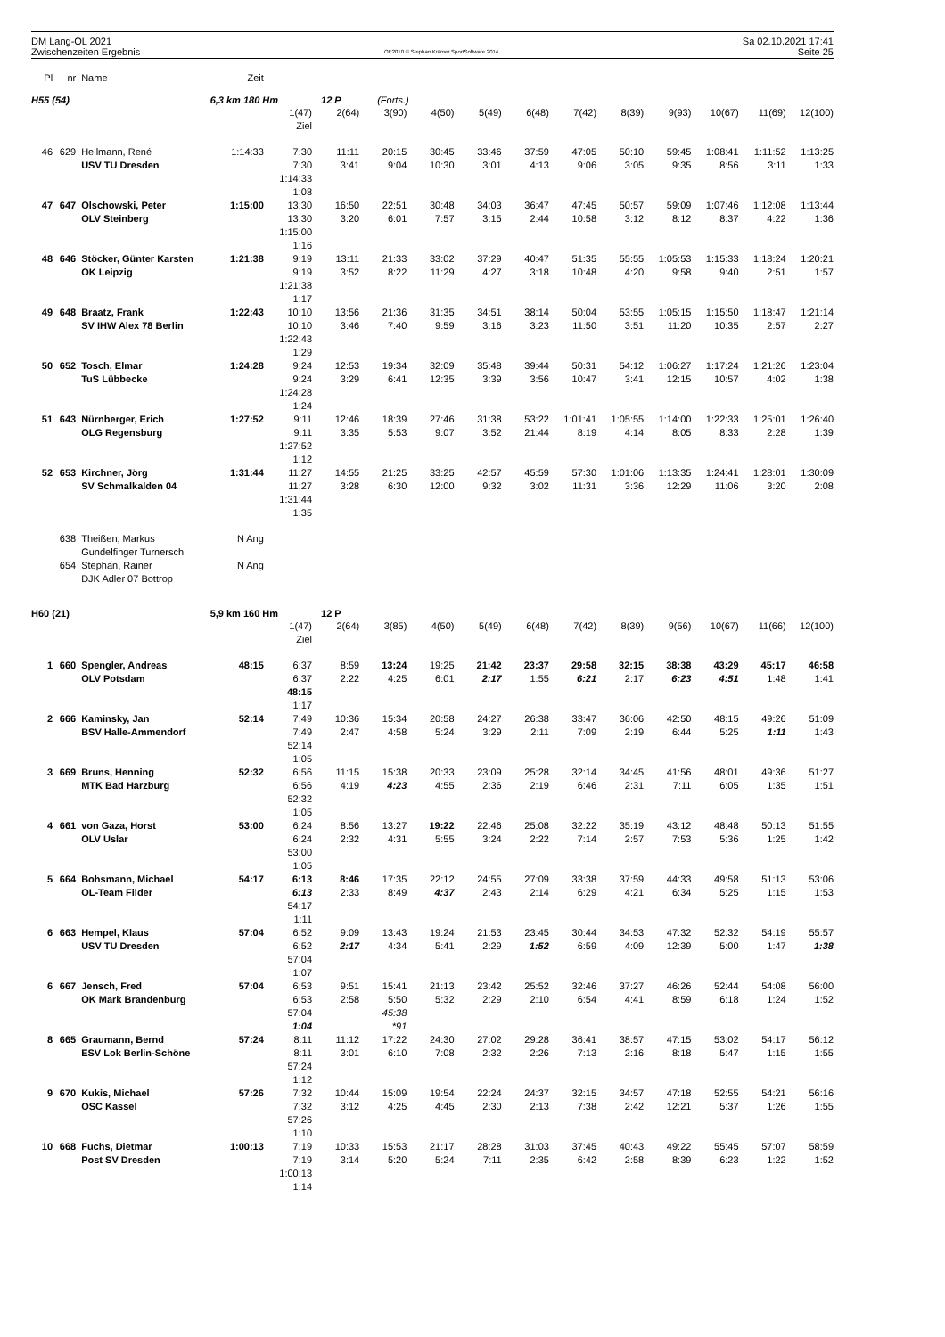DM Lang-OL 2021
Zwischenzeiten Ergebnis
OE2010 © Stephan Krämer SportSoftware 2014
Sa 02.10.2021 17:41
Seite 25
| Pl | nr | Name | Zeit | | | | | | | | | | | | |
| --- | --- | --- | --- | --- | --- | --- | --- | --- | --- | --- | --- | --- | --- | --- | --- |
| H55 (54) | | | 6,3 km 180 Hm | | 12 P | (Forts.) | | | | | | | | | |
| | | | | 1(47) | 2(64) | 3(90) | 4(50) | 5(49) | 6(48) | 7(42) | 8(39) | 9(93) | 10(67) | 11(69) | 12(100) |
| | | | | Ziel | | | | | | | | | | | |
| 46 | 629 | Hellmann, René | 1:14:33 | 7:30 | 11:11 | 20:15 | 30:45 | 33:46 | 37:59 | 47:05 | 50:10 | 59:45 | 1:08:41 | 1:11:52 | 1:13:25 |
| | | USV TU Dresden | | 7:30 | 3:41 | 9:04 | 10:30 | 3:01 | 4:13 | 9:06 | 3:05 | 9:35 | 8:56 | 3:11 | 1:33 |
| | | | | 1:14:33 | | | | | | | | | | | |
| | | | | 1:08 | | | | | | | | | | | |
| 47 | 647 | Olschowski, Peter | 1:15:00 | 13:30 | 16:50 | 22:51 | 30:48 | 34:03 | 36:47 | 47:45 | 50:57 | 59:09 | 1:07:46 | 1:12:08 | 1:13:44 |
| | | OLV Steinberg | | 13:30 | 3:20 | 6:01 | 7:57 | 3:15 | 2:44 | 10:58 | 3:12 | 8:12 | 8:37 | 4:22 | 1:36 |
| | | | | 1:15:00 | | | | | | | | | | | |
| | | | | 1:16 | | | | | | | | | | | |
| 48 | 646 | Stöcker, Günter Karsten | 1:21:38 | 9:19 | 13:11 | 21:33 | 33:02 | 37:29 | 40:47 | 51:35 | 55:55 | 1:05:53 | 1:15:33 | 1:18:24 | 1:20:21 |
| | | OK Leipzig | | 9:19 | 3:52 | 8:22 | 11:29 | 4:27 | 3:18 | 10:48 | 4:20 | 9:58 | 9:40 | 2:51 | 1:57 |
| | | | | 1:21:38 | | | | | | | | | | | |
| | | | | 1:17 | | | | | | | | | | | |
| 49 | 648 | Braatz, Frank | 1:22:43 | 10:10 | 13:56 | 21:36 | 31:35 | 34:51 | 38:14 | 50:04 | 53:55 | 1:05:15 | 1:15:50 | 1:18:47 | 1:21:14 |
| | | SV IHW Alex 78 Berlin | | 10:10 | 3:46 | 7:40 | 9:59 | 3:16 | 3:23 | 11:50 | 3:51 | 11:20 | 10:35 | 2:57 | 2:27 |
| | | | | 1:22:43 | | | | | | | | | | | |
| | | | | 1:29 | | | | | | | | | | | |
| 50 | 652 | Tosch, Elmar | 1:24:28 | 9:24 | 12:53 | 19:34 | 32:09 | 35:48 | 39:44 | 50:31 | 54:12 | 1:06:27 | 1:17:24 | 1:21:26 | 1:23:04 |
| | | TuS Lübbecke | | 9:24 | 3:29 | 6:41 | 12:35 | 3:39 | 3:56 | 10:47 | 3:41 | 12:15 | 10:57 | 4:02 | 1:38 |
| | | | | 1:24:28 | | | | | | | | | | | |
| | | | | 1:24 | | | | | | | | | | | |
| 51 | 643 | Nürnberger, Erich | 1:27:52 | 9:11 | 12:46 | 18:39 | 27:46 | 31:38 | 53:22 | 1:01:41 | 1:05:55 | 1:14:00 | 1:22:33 | 1:25:01 | 1:26:40 |
| | | OLG Regensburg | | 9:11 | 3:35 | 5:53 | 9:07 | 3:52 | 21:44 | 8:19 | 4:14 | 8:05 | 8:33 | 2:28 | 1:39 |
| | | | | 1:27:52 | | | | | | | | | | | |
| | | | | 1:12 | | | | | | | | | | | |
| 52 | 653 | Kirchner, Jörg | 1:31:44 | 11:27 | 14:55 | 21:25 | 33:25 | 42:57 | 45:59 | 57:30 | 1:01:06 | 1:13:35 | 1:24:41 | 1:28:01 | 1:30:09 |
| | | SV Schmalkalden 04 | | 11:27 | 3:28 | 6:30 | 12:00 | 9:32 | 3:02 | 11:31 | 3:36 | 12:29 | 11:06 | 3:20 | 2:08 |
| | | | | 1:31:44 | | | | | | | | | | | |
| | | | | 1:35 | | | | | | | | | | | |
| | 638 | Theißen, Markus | N Ang | | | | | | | | | | | | |
| | | Gundelfinger Turnersch | | | | | | | | | | | | | |
| | 654 | Stephan, Rainer | N Ang | | | | | | | | | | | | |
| | | DJK Adler 07 Bottrop | | | | | | | | | | | | | |
| H60 (21) | | | 5,9 km 160 Hm | | 12 P | | | | | | | | | | |
| | | | | 1(47) | 2(64) | 3(85) | 4(50) | 5(49) | 6(48) | 7(42) | 8(39) | 9(56) | 10(67) | 11(66) | 12(100) |
| | | | | Ziel | | | | | | | | | | | |
| 1 | 660 | Spengler, Andreas | 48:15 | 6:37 | 8:59 | 13:24 | 19:25 | 21:42 | 23:37 | 29:58 | 32:15 | 38:38 | 43:29 | 45:17 | 46:58 |
| | | OLV Potsdam | | 6:37 | 2:22 | 4:25 | 6:01 | 2:17 | 1:55 | 6:21 | 2:17 | 6:23 | 4:51 | 1:48 | 1:41 |
| | | | | 48:15 | | | | | | | | | | | |
| | | | | 1:17 | | | | | | | | | | | |
| 2 | 666 | Kaminsky, Jan | 52:14 | 7:49 | 10:36 | 15:34 | 20:58 | 24:27 | 26:38 | 33:47 | 36:06 | 42:50 | 48:15 | 49:26 | 51:09 |
| | | BSV Halle-Ammendorf | | 7:49 | 2:47 | 4:58 | 5:24 | 3:29 | 2:11 | 7:09 | 2:19 | 6:44 | 5:25 | 1:11 | 1:43 |
| | | | | 52:14 | | | | | | | | | | | |
| | | | | 1:05 | | | | | | | | | | | |
| 3 | 669 | Bruns, Henning | 52:32 | 6:56 | 11:15 | 15:38 | 20:33 | 23:09 | 25:28 | 32:14 | 34:45 | 41:56 | 48:01 | 49:36 | 51:27 |
| | | MTK Bad Harzburg | | 6:56 | 4:19 | 4:23 | 4:55 | 2:36 | 2:19 | 6:46 | 2:31 | 7:11 | 6:05 | 1:35 | 1:51 |
| | | | | 52:32 | | | | | | | | | | | |
| | | | | 1:05 | | | | | | | | | | | |
| 4 | 661 | von Gaza, Horst | 53:00 | 6:24 | 8:56 | 13:27 | 19:22 | 22:46 | 25:08 | 32:22 | 35:19 | 43:12 | 48:48 | 50:13 | 51:55 |
| | | OLV Uslar | | 6:24 | 2:32 | 4:31 | 5:55 | 3:24 | 2:22 | 7:14 | 2:57 | 7:53 | 5:36 | 1:25 | 1:42 |
| | | | | 53:00 | | | | | | | | | | | |
| | | | | 1:05 | | | | | | | | | | | |
| 5 | 664 | Bohsmann, Michael | 54:17 | 6:13 | 8:46 | 17:35 | 22:12 | 24:55 | 27:09 | 33:38 | 37:59 | 44:33 | 49:58 | 51:13 | 53:06 |
| | | OL-Team Filder | | 6:13 | 2:33 | 8:49 | 4:37 | 2:43 | 2:14 | 6:29 | 4:21 | 6:34 | 5:25 | 1:15 | 1:53 |
| | | | | 54:17 | | | | | | | | | | | |
| | | | | 1:11 | | | | | | | | | | | |
| 6 | 663 | Hempel, Klaus | 57:04 | 6:52 | 9:09 | 13:43 | 19:24 | 21:53 | 23:45 | 30:44 | 34:53 | 47:32 | 52:32 | 54:19 | 55:57 |
| | | USV TU Dresden | | 6:52 | 2:17 | 4:34 | 5:41 | 2:29 | 1:52 | 6:59 | 4:09 | 12:39 | 5:00 | 1:47 | 1:38 |
| | | | | 57:04 | | | | | | | | | | | |
| | | | | 1:07 | | | | | | | | | | | |
| 6 | 667 | Jensch, Fred | 57:04 | 6:53 | 9:51 | 15:41 | 21:13 | 23:42 | 25:52 | 32:46 | 37:27 | 46:26 | 52:44 | 54:08 | 56:00 |
| | | OK Mark Brandenburg | | 6:53 | 2:58 | 5:50 | 5:32 | 2:29 | 2:10 | 6:54 | 4:41 | 8:59 | 6:18 | 1:24 | 1:52 |
| | | | | 57:04 | | 45:38 | | | | | | | | | |
| | | | | 1:04 | | *91 | | | | | | | | | |
| 8 | 665 | Graumann, Bernd | 57:24 | 8:11 | 11:12 | 17:22 | 24:30 | 27:02 | 29:28 | 36:41 | 38:57 | 47:15 | 53:02 | 54:17 | 56:12 |
| | | ESV Lok Berlin-Schöne | | 8:11 | 3:01 | 6:10 | 7:08 | 2:32 | 2:26 | 7:13 | 2:16 | 8:18 | 5:47 | 1:15 | 1:55 |
| | | | | 57:24 | | | | | | | | | | | |
| | | | | 1:12 | | | | | | | | | | | |
| 9 | 670 | Kukis, Michael | 57:26 | 7:32 | 10:44 | 15:09 | 19:54 | 22:24 | 24:37 | 32:15 | 34:57 | 47:18 | 52:55 | 54:21 | 56:16 |
| | | OSC Kassel | | 7:32 | 3:12 | 4:25 | 4:45 | 2:30 | 2:13 | 7:38 | 2:42 | 12:21 | 5:37 | 1:26 | 1:55 |
| | | | | 57:26 | | | | | | | | | | | |
| | | | | 1:10 | | | | | | | | | | | |
| 10 | 668 | Fuchs, Dietmar | 1:00:13 | 7:19 | 10:33 | 15:53 | 21:17 | 28:28 | 31:03 | 37:45 | 40:43 | 49:22 | 55:45 | 57:07 | 58:59 |
| | | Post SV Dresden | | 7:19 | 3:14 | 5:20 | 5:24 | 7:11 | 2:35 | 6:42 | 2:58 | 8:39 | 6:23 | 1:22 | 1:52 |
| | | | | 1:00:13 | | | | | | | | | | | |
| | | | | 1:14 | | | | | | | | | | | |